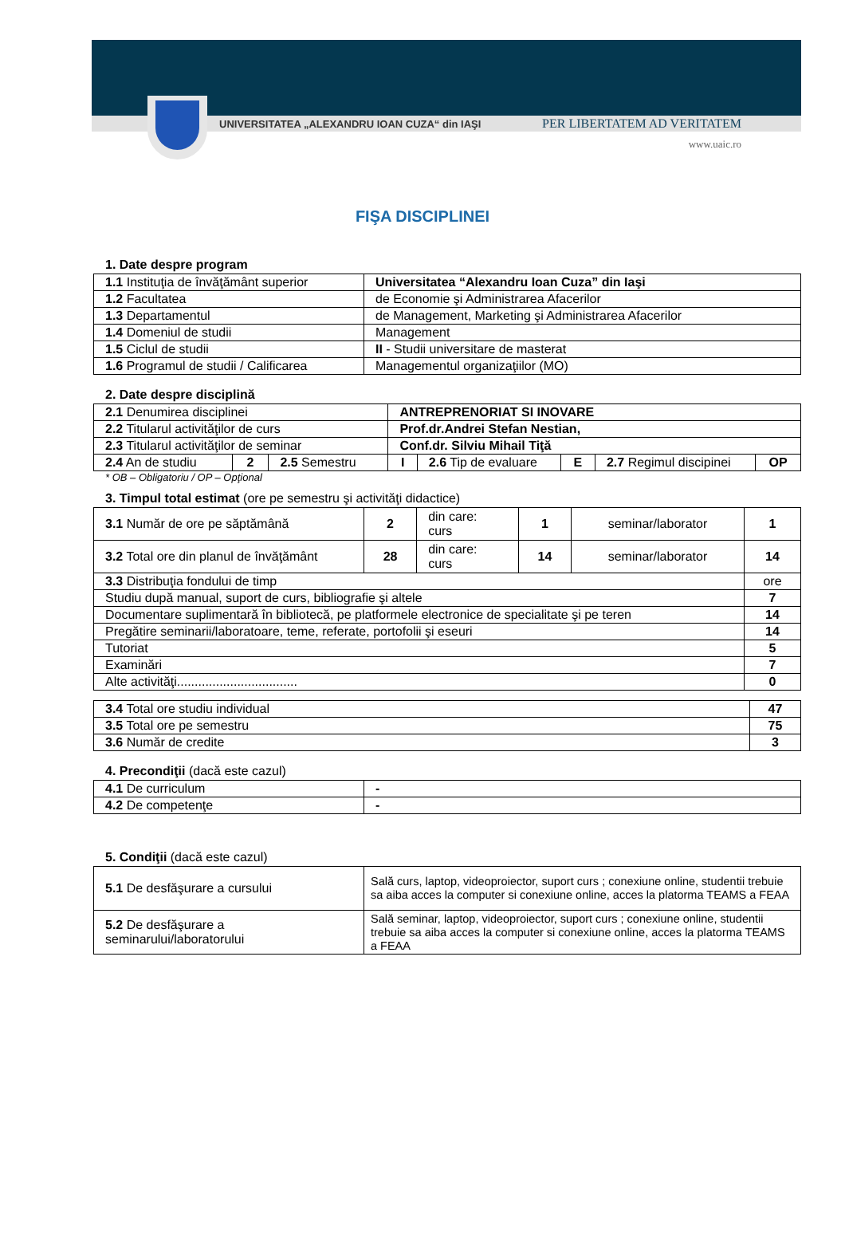UNIVERSITATEA „ALEXANDRU IOAN CUZA“ din IAŞI PER LIBERTATEM AD VERITATEM
www.uaic.ro
FIŞA DISCIPLINEI
1. Date despre program
| 1.1 Instituţia de învăţământ superior | Universitatea “Alexandru Ioan Cuza” din Iaşi |
| 1.2 Facultatea | de Economie şi Administrarea Afacerilor |
| 1.3 Departamentul | de Management, Marketing şi Administrarea Afacerilor |
| 1.4 Domeniul de studii | Management |
| 1.5 Ciclul de studii | II - Studii universitare de masterat |
| 1.6 Programul de studii / Calificarea | Managementul organizaţiilor (MO) |
2. Date despre disciplină
| 2.1 Denumirea disciplinei | | | ANTREPRENORIAT SI INOVARE | | | | |
| 2.2 Titularul activităţilor de curs | | | Prof.dr.Andrei Stefan Nestian, | | | | |
| 2.3 Titularul activităţilor de seminar | | | Conf.dr. Silviu Mihail Tiţă | | | | |
| 2.4 An de studiu | 2 | 2.5 Semestru | I | 2.6 Tip de evaluare | E | 2.7 Regimul discipinei | OP |
* OB – Obligatoriu / OP – Opţional
3. Timpul total estimat (ore pe semestru şi activităţi didactice)
| 3.1 Număr de ore pe săptămână | 2 | din care: curs | 1 | seminar/laborator | 1 |
| 3.2 Total ore din planul de învăţământ | 28 | din care: curs | 14 | seminar/laborator | 14 |
| 3.3 Distribuţia fondului de timp | | | | | ore |
| Studiu după manual, suport de curs, bibliografie şi altele | | | | | 7 |
| Documentare suplimentară în bibliotecă, pe platformele electronice de specialitate şi pe teren | | | | | 14 |
| Pregătire seminarii/laboratoare, teme, referate, portofolii şi eseuri | | | | | 14 |
| Tutoriat | | | | | 5 |
| Examinări | | | | | 7 |
| Alte activităţi.................................. | | | | | 0 |
| 3.4 Total ore studiu individual | 47 |
| 3.5 Total ore pe semestru | 75 |
| 3.6 Număr de credite | 3 |
4. Precondiţii (dacă este cazul)
| 4.1 De curriculum | - |
| 4.2 De competenţe | - |
5. Condiţii (dacă este cazul)
| 5.1 De desfăşurare a cursului | Sală curs, laptop, videoproiector, suport curs ; conexiune online, studentii trebuie sa aiba acces la computer si conexiune online, acces la platorma TEAMS a FEAA |
| 5.2 De desfăşurare a seminarului/laboratorului | Sală seminar, laptop, videoproiector, suport curs ; conexiune online, studentii trebuie sa aiba acces la computer si conexiune online, acces la platorma TEAMS a FEAA |